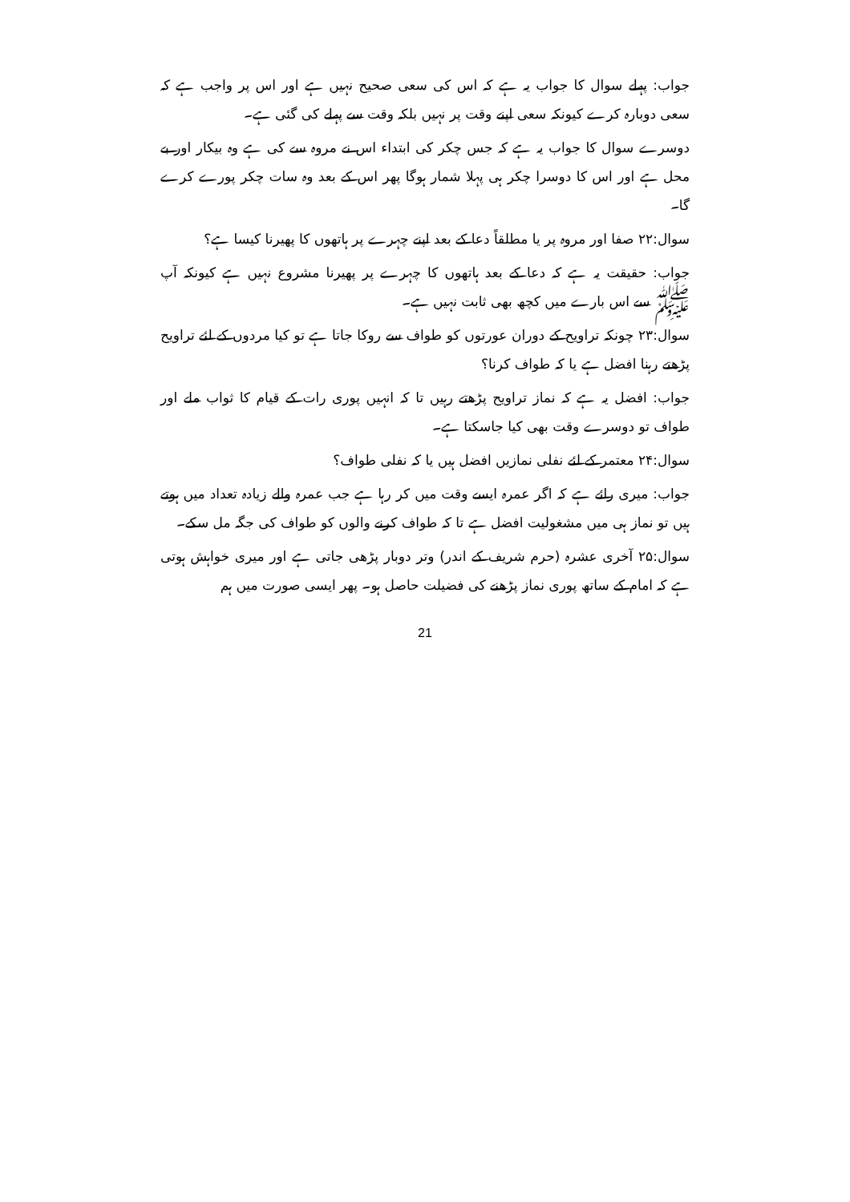جواب: پہلے سوال کا جواب یہ ہے کہ اس کی سعی صحیح نہیں ہے اور اس پر واجب ہے کہ سعی دوبارہ کرے کیونکہ سعی اپنے وقت پر نہیں بلکہ وقت سے پہلے کی گئی ہے۔
دوسرے سوال کا جواب یہ ہے کہ جس چکر کی ابتداء اس نے مروہ سے کی ہے وہ بیکار اور بے محل ہے اور اس کا دوسرا چکر ہی پہلا شمار ہوگا پھر اس کے بعد وہ سات چکر پورے کرے گا۔
سوال:۲۲ صفا اور مروہ پر یا مطلقاً دعا کے بعد اپنے چہرے پر ہاتھوں کا پھیرنا کیسا ہے؟
جواب: حقیقت یہ ہے کہ دعا کے بعد ہاتھوں کا چہرے پر پھیرنا مشروع نہیں ہے کیونکہ آپ ﷺ سے اس بارے میں کچھ بھی ثابت نہیں ہے۔
سوال:۲۳ چونکہ تراویح کے دوران عورتوں کو طواف سے روکا جاتا ہے تو کیا مردوں کے لئے تراویح پڑھتے رہنا افضل ہے یا کہ طواف کرنا؟
جواب: افضل یہ ہے کہ نماز تراویح پڑھتے رہیں تا کہ انہیں پوری رات کے قیام کا ثواب ملے اور طواف تو دوسرے وقت بھی کیا جاسکتا ہے۔
سوال:۲۴ معتمر کے لئے نفلی نمازیں افضل ہیں یا کہ نفلی طواف؟
جواب: میری رائے ہے کہ اگر عمرہ ایسے وقت میں کر رہا ہے جب عمرہ والے زیادہ تعداد میں ہوتے ہیں تو نماز ہی میں مشغولیت افضل ہے تا کہ طواف کرنے والوں کو طواف کی جگہ مل سکے۔
سوال:۲۵ آخری عشرہ (حرم شریف کے اندر) وتر دوبار پڑھی جاتی ہے اور میری خواہش ہوتی ہے کہ امام کے ساتھ پوری نماز پڑھنے کی فضیلت حاصل ہو۔ پھر ایسی صورت میں ہم
21